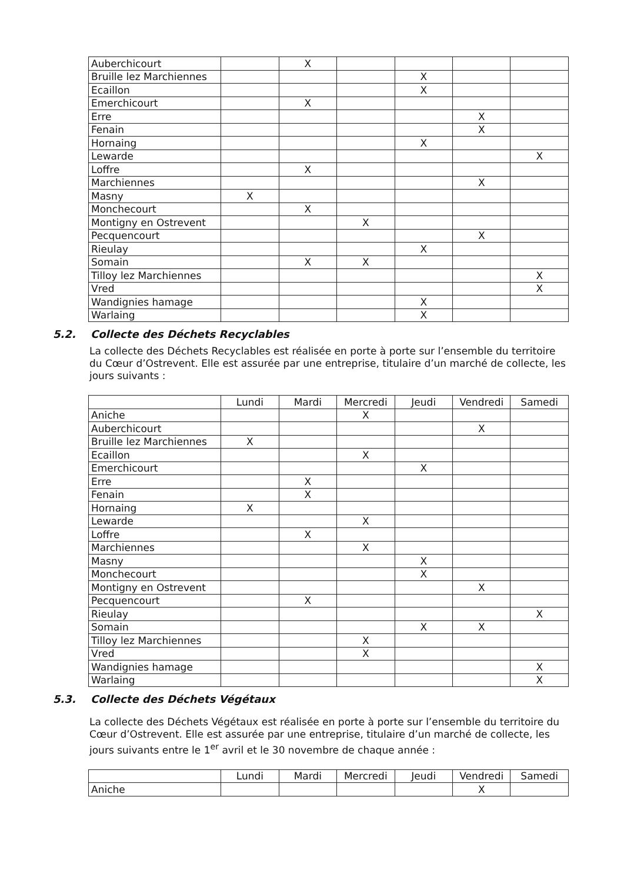| Auberchicourt | | X | | | | |
| Bruille lez Marchiennes | | | | X | | |
| Ecaillon | | | | X | | |
| Emerchicourt | | X | | | | |
| Erre | | | | | X | |
| Fenain | | | | | X | |
| Hornaing | | | | X | | |
| Lewarde | | | | | | X |
| Loffre | | X | | | | |
| Marchiennes | | | | | X | |
| Masny | X | | | | | |
| Monchecourt | | X | | | | |
| Montigny en Ostrevent | | | X | | | |
| Pecquencourt | | | | | X | |
| Rieulay | | | | X | | |
| Somain | | X | X | | | |
| Tilloy lez Marchiennes | | | | | | X |
| Vred | | | | | | X |
| Wandignies hamage | | | | X | | |
| Warlaing | | | | X | | |
5.2. Collecte des Déchets Recyclables
La collecte des Déchets Recyclables est réalisée en porte à porte sur l’ensemble du territoire du Cœur d’Ostrevent. Elle est assurée par une entreprise, titulaire d’un marché de collecte, les jours suivants :
| | Lundi | Mardi | Mercredi | Jeudi | Vendredi | Samedi |
| --- | --- | --- | --- | --- | --- | --- |
| Aniche | | | X | | | |
| Auberchicourt | | | | | X | |
| Bruille lez Marchiennes | X | | | | | |
| Ecaillon | | | X | | | |
| Emerchicourt | | | | X | | |
| Erre | | X | | | | |
| Fenain | | X | | | | |
| Hornaing | X | | | | | |
| Lewarde | | | X | | | |
| Loffre | | X | | | | |
| Marchiennes | | | X | | | |
| Masny | | | | X | | |
| Monchecourt | | | | X | | |
| Montigny en Ostrevent | | | | | X | |
| Pecquencourt | | X | | | | |
| Rieulay | | | | | | X |
| Somain | | | | X | X | |
| Tilloy lez Marchiennes | | | X | | | |
| Vred | | | X | | | |
| Wandignies hamage | | | | | | X |
| Warlaing | | | | | | X |
5.3. Collecte des Déchets Végétaux
La collecte des Déchets Végétaux est réalisée en porte à porte sur l’ensemble du territoire du Cœur d’Ostrevent. Elle est assurée par une entreprise, titulaire d’un marché de collecte, les jours suivants entre le 1<sup>er</sup> avril et le 30 novembre de chaque année :
| | Lundi | Mardi | Mercredi | Jeudi | Vendredi | Samedi |
| --- | --- | --- | --- | --- | --- | --- |
| Aniche | | | | | X | |